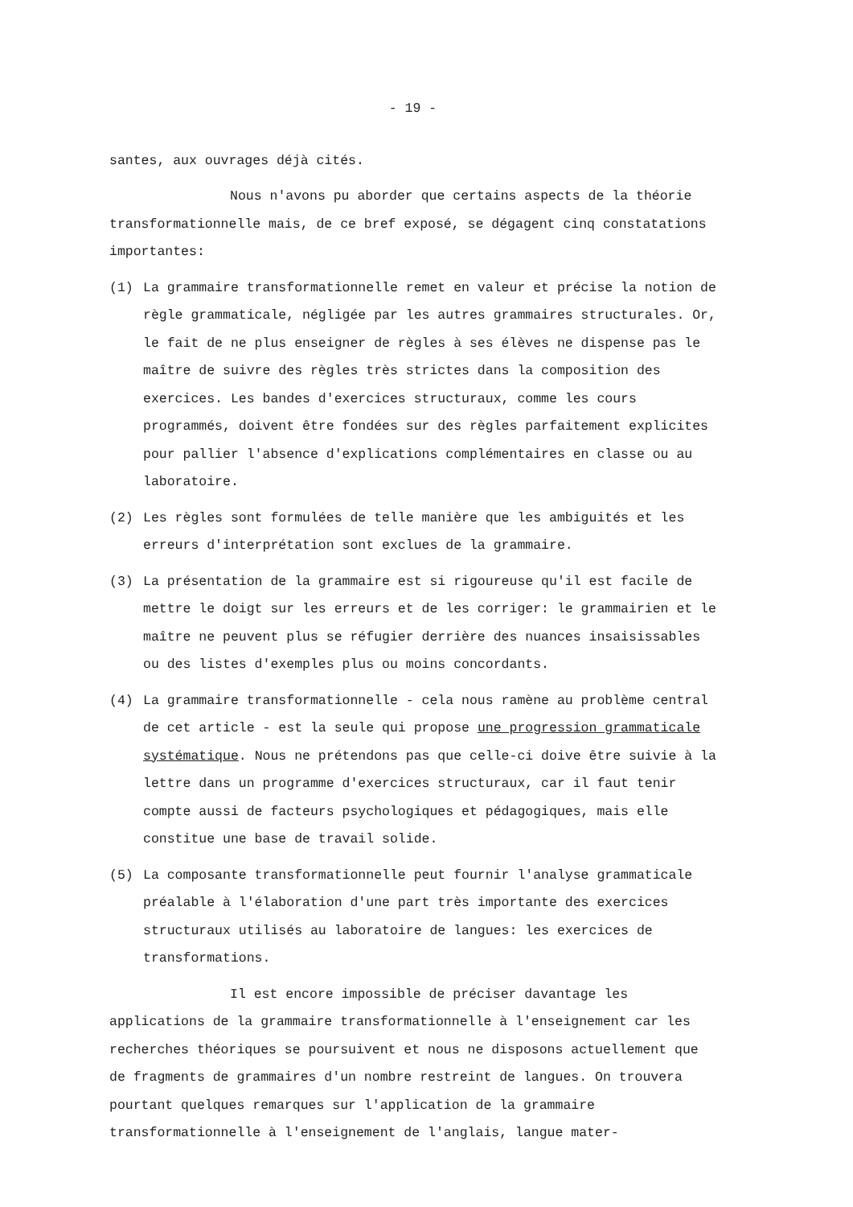- 19 -
santes, aux ouvrages déjà cités.
Nous n'avons pu aborder que certains aspects de la théorie transformationnelle mais, de ce bref exposé, se dégagent cinq constatations importantes:
(1) La grammaire transformationnelle remet en valeur et précise la notion de règle grammaticale, négligée par les autres grammaires structurales. Or, le fait de ne plus enseigner de règles à ses élèves ne dispense pas le maître de suivre des règles très strictes dans la composition des exercices. Les bandes d'exercices structuraux, comme les cours programmés, doivent être fondées sur des règles parfaitement explicites pour pallier l'absence d'explications complémentaires en classe ou au laboratoire.
(2) Les règles sont formulées de telle manière que les ambiguités et les erreurs d'interprétation sont exclues de la grammaire.
(3) La présentation de la grammaire est si rigoureuse qu'il est facile de mettre le doigt sur les erreurs et de les corriger: le grammairien et le maître ne peuvent plus se réfugier derrière des nuances insaisissables ou des listes d'exemples plus ou moins concordants.
(4) La grammaire transformationnelle - cela nous ramène au problème central de cet article - est la seule qui propose une progression grammaticale systématique. Nous ne prétendons pas que celle-ci doive être suivie à la lettre dans un programme d'exercices structuraux, car il faut tenir compte aussi de facteurs psychologiques et pédagogiques, mais elle constitue une base de travail solide.
(5) La composante transformationnelle peut fournir l'analyse grammaticale préalable à l'élaboration d'une part très importante des exercices structuraux utilisés au laboratoire de langues: les exercices de transformations.
Il est encore impossible de préciser davantage les applications de la grammaire transformationnelle à l'enseignement car les recherches théoriques se poursuivent et nous ne disposons actuellement que de fragments de grammaires d'un nombre restreint de langues. On trouvera pourtant quelques remarques sur l'application de la grammaire transformationnelle à l'enseignement de l'anglais, langue mater-